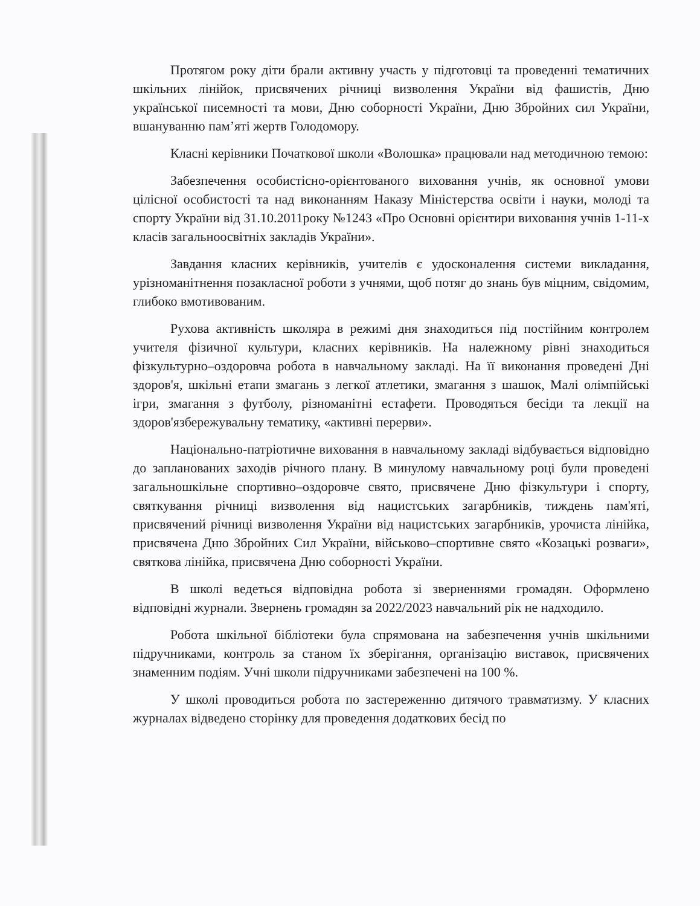Протягом року діти брали активну участь у підготовці та проведенні тематичних шкільних лінійок, присвячених річниці визволення України від фашистів, Дню української писемності та мови, Дню соборності України, Дню Збройних сил України, вшануванню пам’яті жертв Голодомору.
Класні керівники Початкової школи «Волошка» працювали над методичною темою:
Забезпечення особистісно-орієнтованого виховання учнів, як основної умови цілісної особистості та над виконанням Наказу Міністерства освіти і науки, молоді та спорту України від 31.10.2011року №1243 «Про Основні орієнтири виховання учнів 1-11-х класів загальноосвітніх закладів України».
Завдання класних керівників, учителів є удосконалення системи викладання, урізноманітнення позакласної роботи з учнями, щоб потяг до знань був міцним, свідомим, глибоко вмотивованим.
Рухова активність школяра в режимі дня знаходиться під постійним контролем учителя фізичної культури, класних керівників. На належному рівні знаходиться фізкультурно–оздоровча робота в навчальному закладі. На її виконання проведені Дні здоров'я, шкільні етапи змагань з легкої атлетики, змагання з шашок, Малі олімпійські ігри, змагання з футболу, різноманітні естафети. Проводяться бесіди та лекції на здоров'язбережувальну тематику, «активні перерви».
Національно-патріотичне виховання в навчальному закладі відбувається відповідно до запланованих заходів річного плану. В минулому навчальному році були проведені загальношкільне спортивно–оздоровче свято, присвячене Дню фізкультури і спорту, святкування річниці визволення від нацистських загарбників, тиждень пам'яті, присвячений річниці визволення України від нацистських загарбників, урочиста лінійка, присвячена Дню Збройних Сил України, військово–спортивне свято «Козацькі розваги», святкова лінійка, присвячена Дню соборності України.
В школі ведеться відповідна робота зі зверненнями громадян. Оформлено відповідні журнали. Звернень громадян за 2022/2023 навчальний рік не надходило.
Робота шкільної бібліотеки була спрямована на забезпечення учнів шкільними підручниками, контроль за станом їх зберігання, організацію виставок, присвячених знаменним подіям. Учні школи підручниками забезпечені на 100 %.
У школі проводиться робота по застереженню дитячого травматизму. У класних журналах відведено сторінку для проведення додаткових бесід по